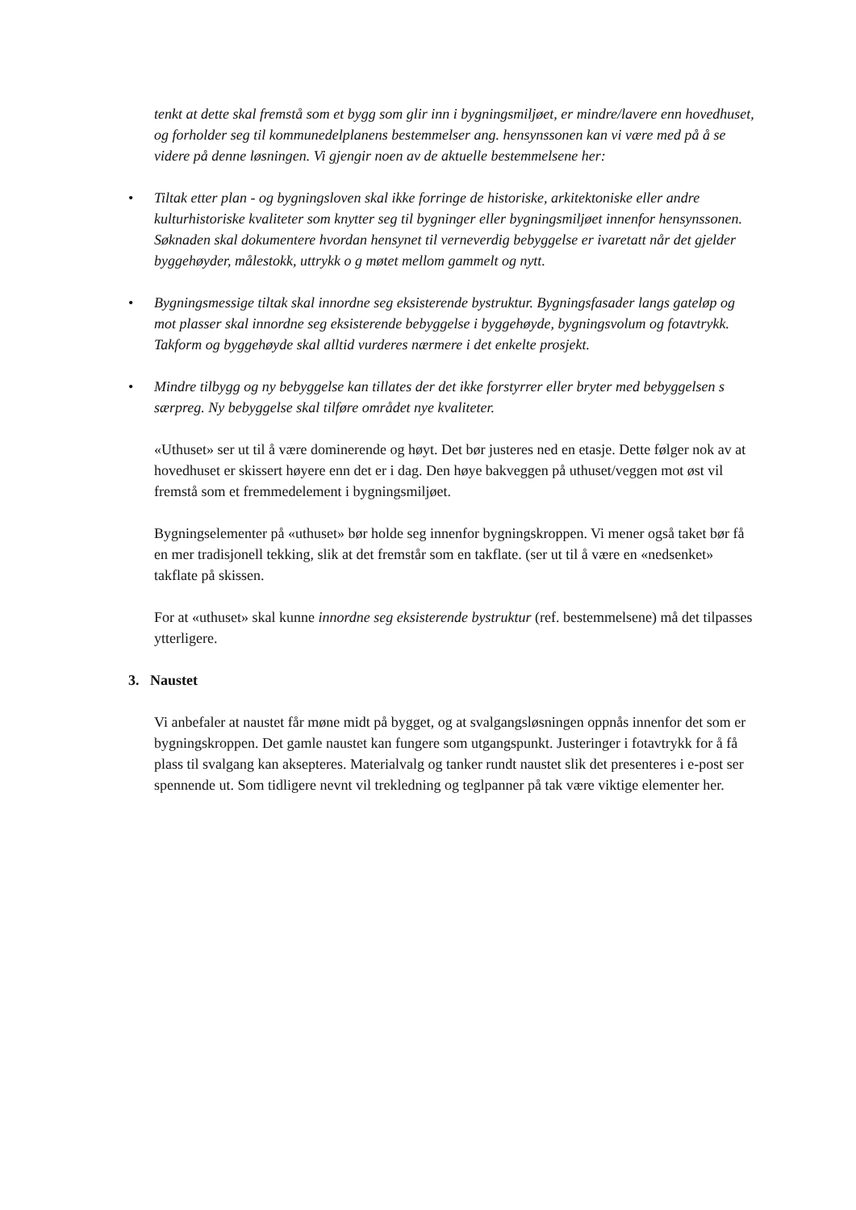tenkt at dette skal fremstå som et bygg som glir inn i bygningsmiljøet, er mindre/lavere enn hovedhuset, og forholder seg til kommunedelplanens bestemmelser ang. hensynssonen kan vi være med på å se videre på denne løsningen. Vi gjengir noen av de aktuelle bestemmelsene her:
• Tiltak etter plan - og bygningsloven skal ikke forringe de historiske, arkitektoniske eller andre kulturhistoriske kvaliteter som knytter seg til bygninger eller bygningsmiljøet innenfor hensynssonen. Søknaden skal dokumentere hvordan hensynet til verneverdig bebyggelse er ivaretatt når det gjelder byggehøyder, målestokk, uttrykk o g møtet mellom gammelt og nytt.
• Bygningsmessige tiltak skal innordne seg eksisterende bystruktur. Bygningsfasader langs gateløp og mot plasser skal innordne seg eksisterende bebyggelse i byggehøyde, bygningsvolum og fotavtrykk. Takform og byggehøyde skal alltid vurderes nærmere i det enkelte prosjekt.
• Mindre tilbygg og ny bebyggelse kan tillates der det ikke forstyrrer eller bryter med bebyggelsen s særpreg. Ny bebyggelse skal tilføre området nye kvaliteter.
«Uthuset» ser ut til å være dominerende og høyt. Det bør justeres ned en etasje. Dette følger nok av at hovedhuset er skissert høyere enn det er i dag. Den høye bakveggen på uthuset/veggen mot øst vil fremstå som et fremmedelement i bygningsmiljøet.
Bygningselementer på «uthuset» bør holde seg innenfor bygningskroppen. Vi mener også taket bør få en mer tradisjonell tekking, slik at det fremstår som en takflate. (ser ut til å være en «nedsenket» takflate på skissen.
For at «uthuset» skal kunne innordne seg eksisterende bystruktur (ref. bestemmelsene) må det tilpasses ytterligere.
3. Naustet
Vi anbefaler at naustet får møne midt på bygget, og at svalgangsløsningen oppnås innenfor det som er bygningskroppen. Det gamle naustet kan fungere som utgangspunkt. Justeringer i fotavtrykk for å få plass til svalgang kan aksepteres. Materialvalg og tanker rundt naustet slik det presenteres i e-post ser spennende ut. Som tidligere nevnt vil trekledning og teglpanner på tak være viktige elementer her.